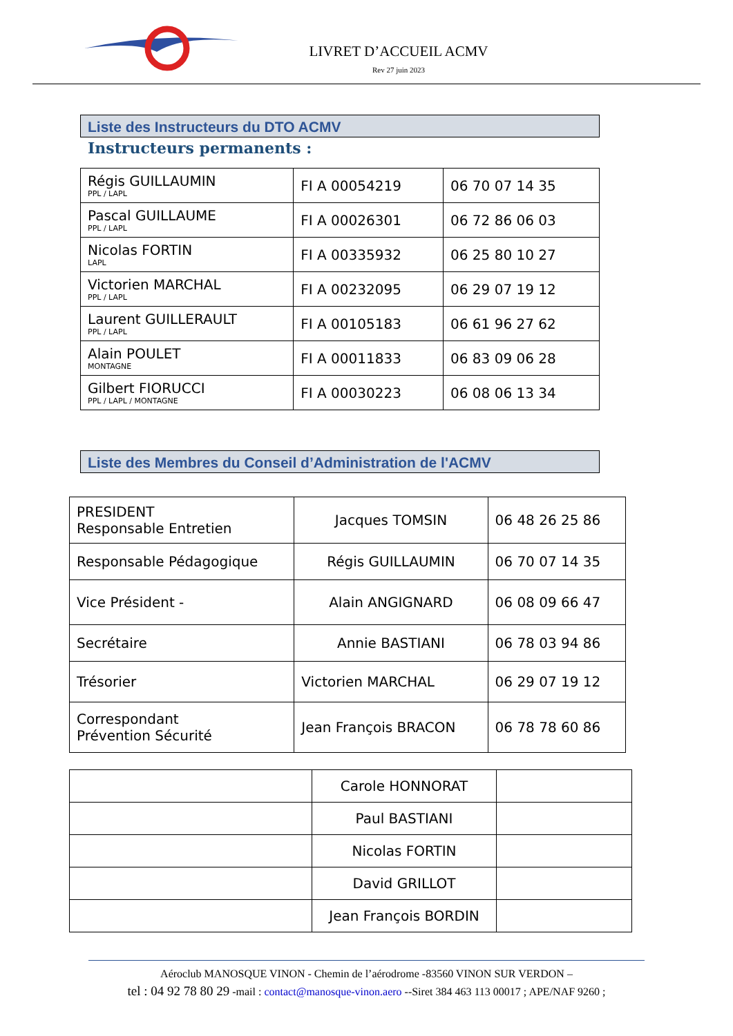LIVRET D’ACCUEIL ACMV
Rev 27 juin 2023
Liste des Instructeurs du DTO ACMV
Instructeurs permanents :
| Régis GUILLAUMIN PPL / LAPL | FI A 00054219 | 06 70 07 14 35 |
| Pascal GUILLAUME PPL / LAPL | FI A 00026301 | 06 72 86 06 03 |
| Nicolas FORTIN LAPL | FI A 00335932 | 06 25 80 10 27 |
| Victorien MARCHAL PPL / LAPL | FI A 00232095 | 06 29 07 19 12 |
| Laurent GUILLERAULT PPL / LAPL | FI A 00105183 | 06 61 96 27 62 |
| Alain POULET MONTAGNE | FI A 00011833 | 06 83 09 06 28 |
| Gilbert FIORUCCI PPL / LAPL / MONTAGNE | FI A 00030223 | 06 08 06 13 34 |
Liste des Membres du Conseil d’Administration de l'ACMV
| PRESIDENT Responsable Entretien | Jacques TOMSIN | 06 48 26 25 86 |
| Responsable Pédagogique | Régis GUILLAUMIN | 06 70 07 14 35 |
| Vice Président - | Alain ANGIGNARD | 06 08 09 66 47 |
| Secrétaire | Annie BASTIANI | 06 78 03 94 86 |
| Trésorier | Victorien MARCHAL | 06 29 07 19 12 |
| Correspondant Prévention Sécurité | Jean François BRACON | 06 78 78 60 86 |
| | Carole HONNORAT | |
| | Paul BASTIANI | |
| | Nicolas FORTIN | |
| | David GRILLOT | |
| | Jean François BORDIN | |
Aéroclub MANOSQUE VINON - Chemin de l’aérodrome -83560 VINON SUR VERDON –
tel : 04 92 78 80 29 -mail : contact@manosque-vinon.aero --Siret 384 463 113 00017 ; APE/NAF 9260 ;